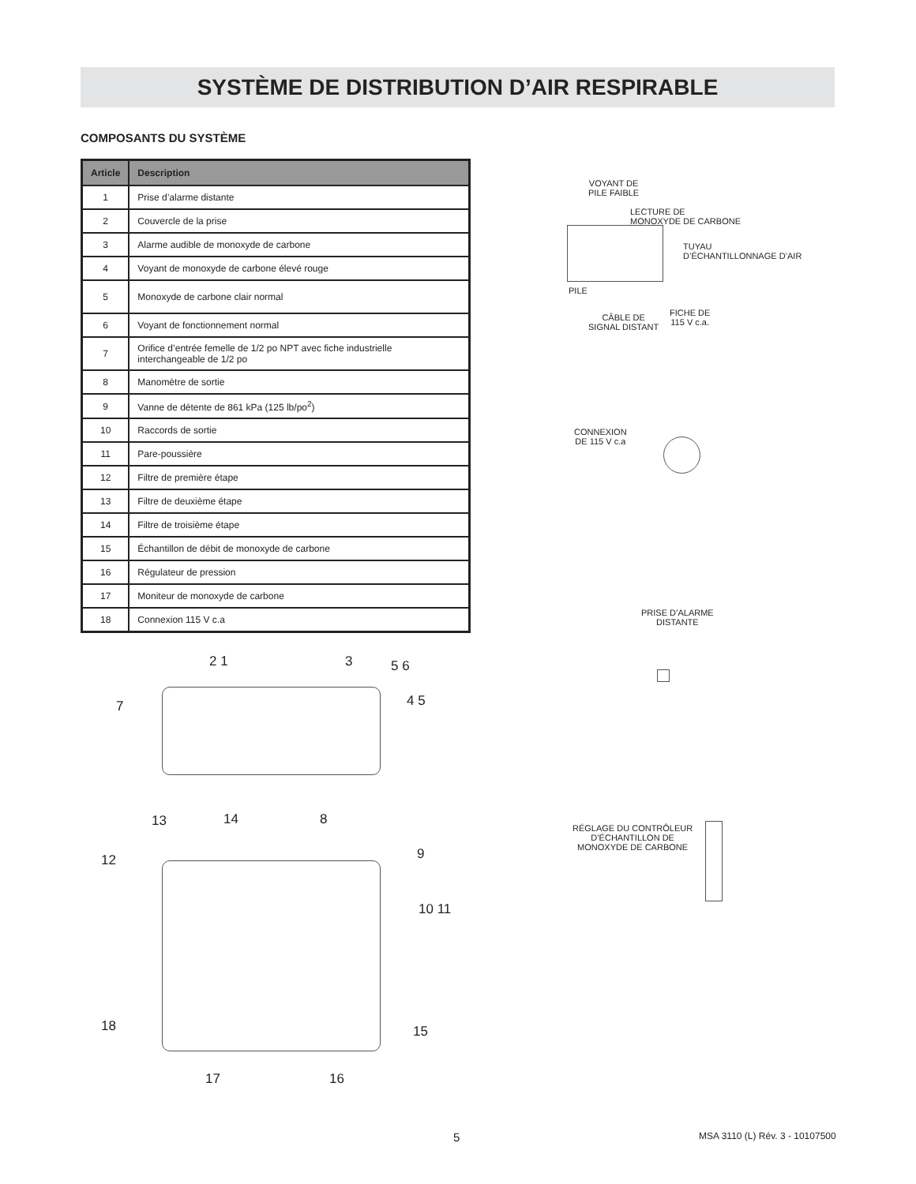SYSTÈME DE DISTRIBUTION D’AIR RESPIRABLE
COMPOSANTS DU SYSTÈME
| Article | Description |
| --- | --- |
| 1 | Prise d’alarme distante |
| 2 | Couvercle de la prise |
| 3 | Alarme audible de monoxyde de carbone |
| 4 | Voyant de monoxyde de carbone élevé rouge |
| 5 | Monoxyde de carbone clair normal |
| 6 | Voyant de fonctionnement normal |
| 7 | Orifice d’entrée femelle de 1/2 po NPT avec fiche industrielle interchangeable de 1/2 po |
| 8 | Manomètre de sortie |
| 9 | Vanne de détente de 861 kPa (125 lb/po<sup>2</sup>) |
| 10 | Raccords de sortie |
| 11 | Pare-poussière |
| 12 | Filtre de première étape |
| 13 | Filtre de deuxième étape |
| 14 | Filtre de troisième étape |
| 15 | Échantillon de débit de monoxyde de carbone |
| 16 | Régulateur de pression |
| 17 | Moniteur de monoxyde de carbone |
| 18 | Connexion 115 V c.a |
VOYANT DE
PILE FAIBLE
LECTURE DE
MONOXYDE DE CARBONE
TUYAU
D’ÉCHANTILLONNAGE D’AIR
PILE
CÂBLE DE
SIGNAL DISTANT
FICHE DE
115 V c.a.
CONNEXION
DE 115 V c.a
PRISE D’ALARME
DISTANTE
RÉGLAGE DU CONTRÔLEUR
D’ÉCHANTILLON DE
MONOXYDE DE CARBONE
2 1 3 5 6
4 5
7
13 14 8
12 9
10 11
18 15
17 16
5 MSA 3110 (L) Rév. 3 - 10107500